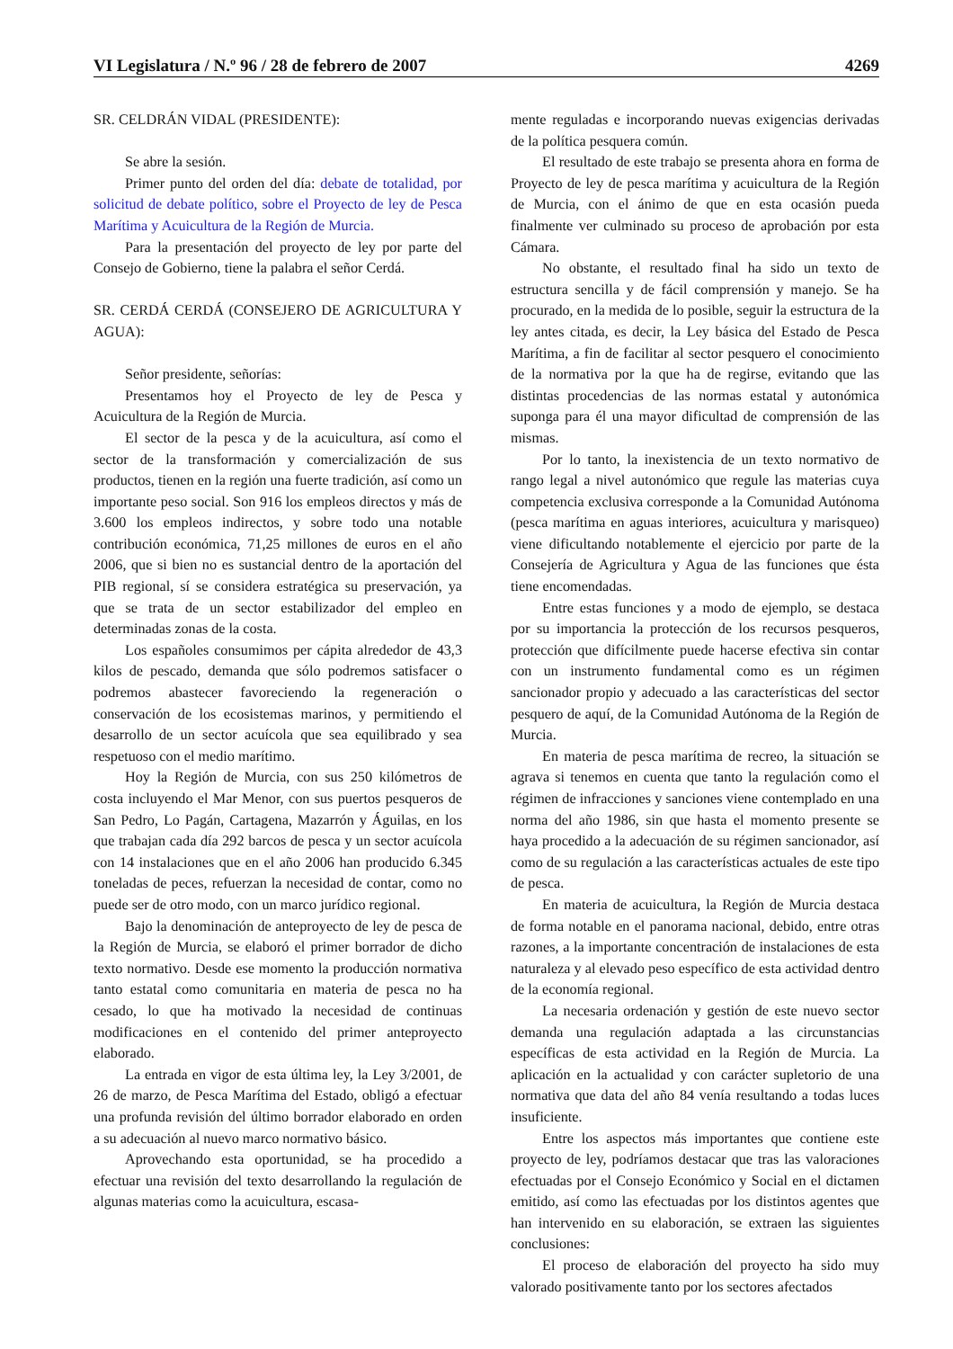VI Legislatura / N.º 96 / 28 de febrero de 2007 4269
SR. CELDRÁN VIDAL (PRESIDENTE):
Se abre la sesión.
Primer punto del orden del día: debate de totalidad, por solicitud de debate político, sobre el Proyecto de ley de Pesca Marítima y Acuicultura de la Región de Murcia.
Para la presentación del proyecto de ley por parte del Consejo de Gobierno, tiene la palabra el señor Cerdá.
SR. CERDÁ CERDÁ (CONSEJERO DE AGRICULTURA Y AGUA):
Señor presidente, señorías:
Presentamos hoy el Proyecto de ley de Pesca y Acuicultura de la Región de Murcia.
El sector de la pesca y de la acuicultura, así como el sector de la transformación y comercialización de sus productos, tienen en la región una fuerte tradición, así como un importante peso social. Son 916 los empleos directos y más de 3.600 los empleos indirectos, y sobre todo una notable contribución económica, 71,25 millones de euros en el año 2006, que si bien no es sustancial dentro de la aportación del PIB regional, sí se considera estratégica su preservación, ya que se trata de un sector estabilizador del empleo en determinadas zonas de la costa.
Los españoles consumimos per cápita alrededor de 43,3 kilos de pescado, demanda que sólo podremos satisfacer o podremos abastecer favoreciendo la regeneración o conservación de los ecosistemas marinos, y permitiendo el desarrollo de un sector acuícola que sea equilibrado y sea respetuoso con el medio marítimo.
Hoy la Región de Murcia, con sus 250 kilómetros de costa incluyendo el Mar Menor, con sus puertos pesqueros de San Pedro, Lo Pagán, Cartagena, Mazarrón y Águilas, en los que trabajan cada día 292 barcos de pesca y un sector acuícola con 14 instalaciones que en el año 2006 han producido 6.345 toneladas de peces, refuerzan la necesidad de contar, como no puede ser de otro modo, con un marco jurídico regional.
Bajo la denominación de anteproyecto de ley de pesca de la Región de Murcia, se elaboró el primer borrador de dicho texto normativo. Desde ese momento la producción normativa tanto estatal como comunitaria en materia de pesca no ha cesado, lo que ha motivado la necesidad de continuas modificaciones en el contenido del primer anteproyecto elaborado.
La entrada en vigor de esta última ley, la Ley 3/2001, de 26 de marzo, de Pesca Marítima del Estado, obligó a efectuar una profunda revisión del último borrador elaborado en orden a su adecuación al nuevo marco normativo básico.
Aprovechando esta oportunidad, se ha procedido a efectuar una revisión del texto desarrollando la regulación de algunas materias como la acuicultura, escasa-
mente reguladas e incorporando nuevas exigencias derivadas de la política pesquera común.
El resultado de este trabajo se presenta ahora en forma de Proyecto de ley de pesca marítima y acuicultura de la Región de Murcia, con el ánimo de que en esta ocasión pueda finalmente ver culminado su proceso de aprobación por esta Cámara.
No obstante, el resultado final ha sido un texto de estructura sencilla y de fácil comprensión y manejo. Se ha procurado, en la medida de lo posible, seguir la estructura de la ley antes citada, es decir, la Ley básica del Estado de Pesca Marítima, a fin de facilitar al sector pesquero el conocimiento de la normativa por la que ha de regirse, evitando que las distintas procedencias de las normas estatal y autonómica suponga para él una mayor dificultad de comprensión de las mismas.
Por lo tanto, la inexistencia de un texto normativo de rango legal a nivel autonómico que regule las materias cuya competencia exclusiva corresponde a la Comunidad Autónoma (pesca marítima en aguas interiores, acuicultura y marisqueo) viene dificultando notablemente el ejercicio por parte de la Consejería de Agricultura y Agua de las funciones que ésta tiene encomendadas.
Entre estas funciones y a modo de ejemplo, se destaca por su importancia la protección de los recursos pesqueros, protección que difícilmente puede hacerse efectiva sin contar con un instrumento fundamental como es un régimen sancionador propio y adecuado a las características del sector pesquero de aquí, de la Comunidad Autónoma de la Región de Murcia.
En materia de pesca marítima de recreo, la situación se agrava si tenemos en cuenta que tanto la regulación como el régimen de infracciones y sanciones viene contemplado en una norma del año 1986, sin que hasta el momento presente se haya procedido a la adecuación de su régimen sancionador, así como de su regulación a las características actuales de este tipo de pesca.
En materia de acuicultura, la Región de Murcia destaca de forma notable en el panorama nacional, debido, entre otras razones, a la importante concentración de instalaciones de esta naturaleza y al elevado peso específico de esta actividad dentro de la economía regional.
La necesaria ordenación y gestión de este nuevo sector demanda una regulación adaptada a las circunstancias específicas de esta actividad en la Región de Murcia. La aplicación en la actualidad y con carácter supletorio de una normativa que data del año 84 venía resultando a todas luces insuficiente.
Entre los aspectos más importantes que contiene este proyecto de ley, podríamos destacar que tras las valoraciones efectuadas por el Consejo Económico y Social en el dictamen emitido, así como las efectuadas por los distintos agentes que han intervenido en su elaboración, se extraen las siguientes conclusiones:
El proceso de elaboración del proyecto ha sido muy valorado positivamente tanto por los sectores afectados